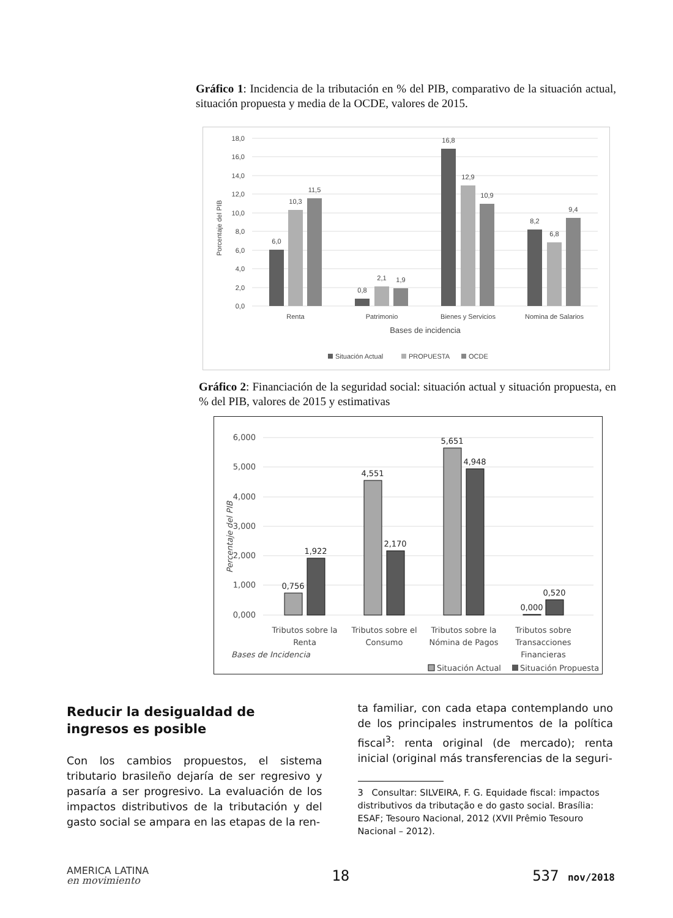Gráfico 1: Incidencia de la tributación en % del PIB, comparativo de la situación actual, situación propuesta y media de la OCDE, valores de 2015.
18,0
16,0
14,0
12,0
10,0
8,0
6,0
4,0
2,0
0,0
Porcentaje del PIB
6,0
10,3
11,5
0,8
2,1
1,9
16,8
12,9
10,9
8,2
6,8
9,4
Renta
Patrimonio
Bienes y Servicios
Nomina de Salarios
Bases de incidencia
Situación Actual
PROPUESTA
OCDE
Gráfico 2: Financiación de la seguridad social: situación actual y situación propuesta, en % del PIB, valores de 2015 y estimativas
6,000
5,000
4,000
3,000
2,000
1,000
0,000
Percentaje del PIB
0,756
1,922
4,551
2,170
5,651
4,948
0,000
0,520
Tributos sobre la
Renta
Tributos sobre el
Consumo
Tributos sobre la
Nómina de Pagos
Tributos sobre
Transacciones
Financieras
Bases de Incidencia
Situación Actual
Situación Propuesta
Reducir la desigualdad de
ingresos es posible
Con los cambios propuestos, el sistema tributario brasileño dejaría de ser regresivo y pasaría a ser progresivo. La evaluación de los impactos distributivos de la tributación y del gasto social se ampara en las etapas de la ren-
ta familiar, con cada etapa contemplando uno de los principales instrumentos de la política fiscal<sup>3</sup>: renta original (de mercado); renta inicial (original más transferencias de la seguri-
3 Consultar: SILVEIRA, F. G. Equidade fiscal: impactos distributivos da tributação e do gasto social. Brasília: ESAF; Tesouro Nacional, 2012 (XVII Prêmio Tesouro Nacional – 2012).
AMERICA LATINA
en movimiento
18 537 nov/2018